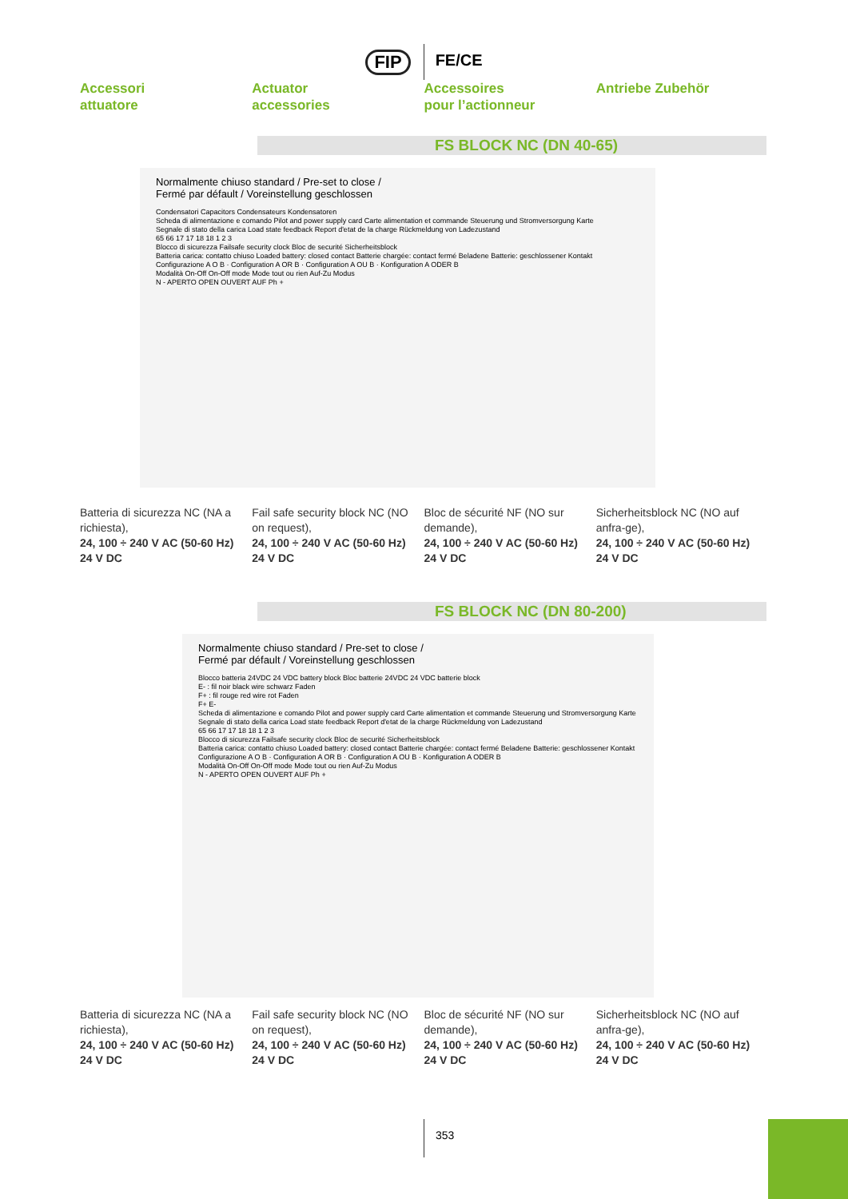FIP FE/CE
Accessori
attuatore
Actuator
accessories
Accessoires
pour l’actionneur
Antriebe Zubehör
FS BLOCK NC (DN 40-65)
Normalmente chiuso standard / Pre-set to close /
Fermé par défault / Voreinstellung geschlossen
Condensatori Capacitors Condensateurs Kondensatoren
Scheda di alimentazione e comando Pilot and power supply card Carte alimentation et commande Steuerung und Stromversorgung Karte
Segnale di stato della carica Load state feedback Report d'etat de la charge Rückmeldung von Ladezustand
65 66 17 17 18 18 1 2 3
Blocco di sicurezza Failsafe security clock Bloc de securité Sicherheitsblock
Batteria carica: contatto chiuso Loaded battery: closed contact Batterie chargée: contact fermé Beladene Batterie: geschlossener Kontakt
Configurazione A O B · Configuration A OR B · Configuration A OU B · Konfiguration A ODER B
Modalità On-Off On-Off mode Mode tout ou rien Auf-Zu Modus
N - APERTO OPEN OUVERT AUF Ph +
Batteria di sicurezza NC (NA a richiesta),
24, 100 ÷ 240 V AC (50-60 Hz)
24 V DC
Fail safe security block NC (NO on request),
24, 100 ÷ 240 V AC (50-60 Hz)
24 V DC
Bloc de sécurité NF (NO sur demande),
24, 100 ÷ 240 V AC (50-60 Hz)
24 V DC
Sicherheitsblock NC (NO auf anfra-ge),
24, 100 ÷ 240 V AC (50-60 Hz)
24 V DC
FS BLOCK NC (DN 80-200)
Normalmente chiuso standard / Pre-set to close /
Fermé par défault / Voreinstellung geschlossen
Blocco batteria 24VDC 24 VDC battery block Bloc batterie 24VDC 24 VDC batterie block
E- : fil noir black wire schwarz Faden
F+ : fil rouge red wire rot Faden
F+ E-
Scheda di alimentazione e comando Pilot and power supply card Carte alimentation et commande Steuerung und Stromversorgung Karte
Segnale di stato della carica Load state feedback Report d'etat de la charge Rückmeldung von Ladezustand
65 66 17 17 18 18 1 2 3
Blocco di sicurezza Failsafe security clock Bloc de securité Sicherheitsblock
Batteria carica: contatto chiuso Loaded battery: closed contact Batterie chargée: contact fermé Beladene Batterie: geschlossener Kontakt
Configurazione A O B · Configuration A OR B · Configuration A OU B · Konfiguration A ODER B
Modalità On-Off On-Off mode Mode tout ou rien Auf-Zu Modus
N - APERTO OPEN OUVERT AUF Ph +
Batteria di sicurezza NC (NA a richiesta),
24, 100 ÷ 240 V AC (50-60 Hz)
24 V DC
Fail safe security block NC (NO on request),
24, 100 ÷ 240 V AC (50-60 Hz)
24 V DC
Bloc de sécurité NF (NO sur demande),
24, 100 ÷ 240 V AC (50-60 Hz)
24 V DC
Sicherheitsblock NC (NO auf anfra-ge),
24, 100 ÷ 240 V AC (50-60 Hz)
24 V DC
353